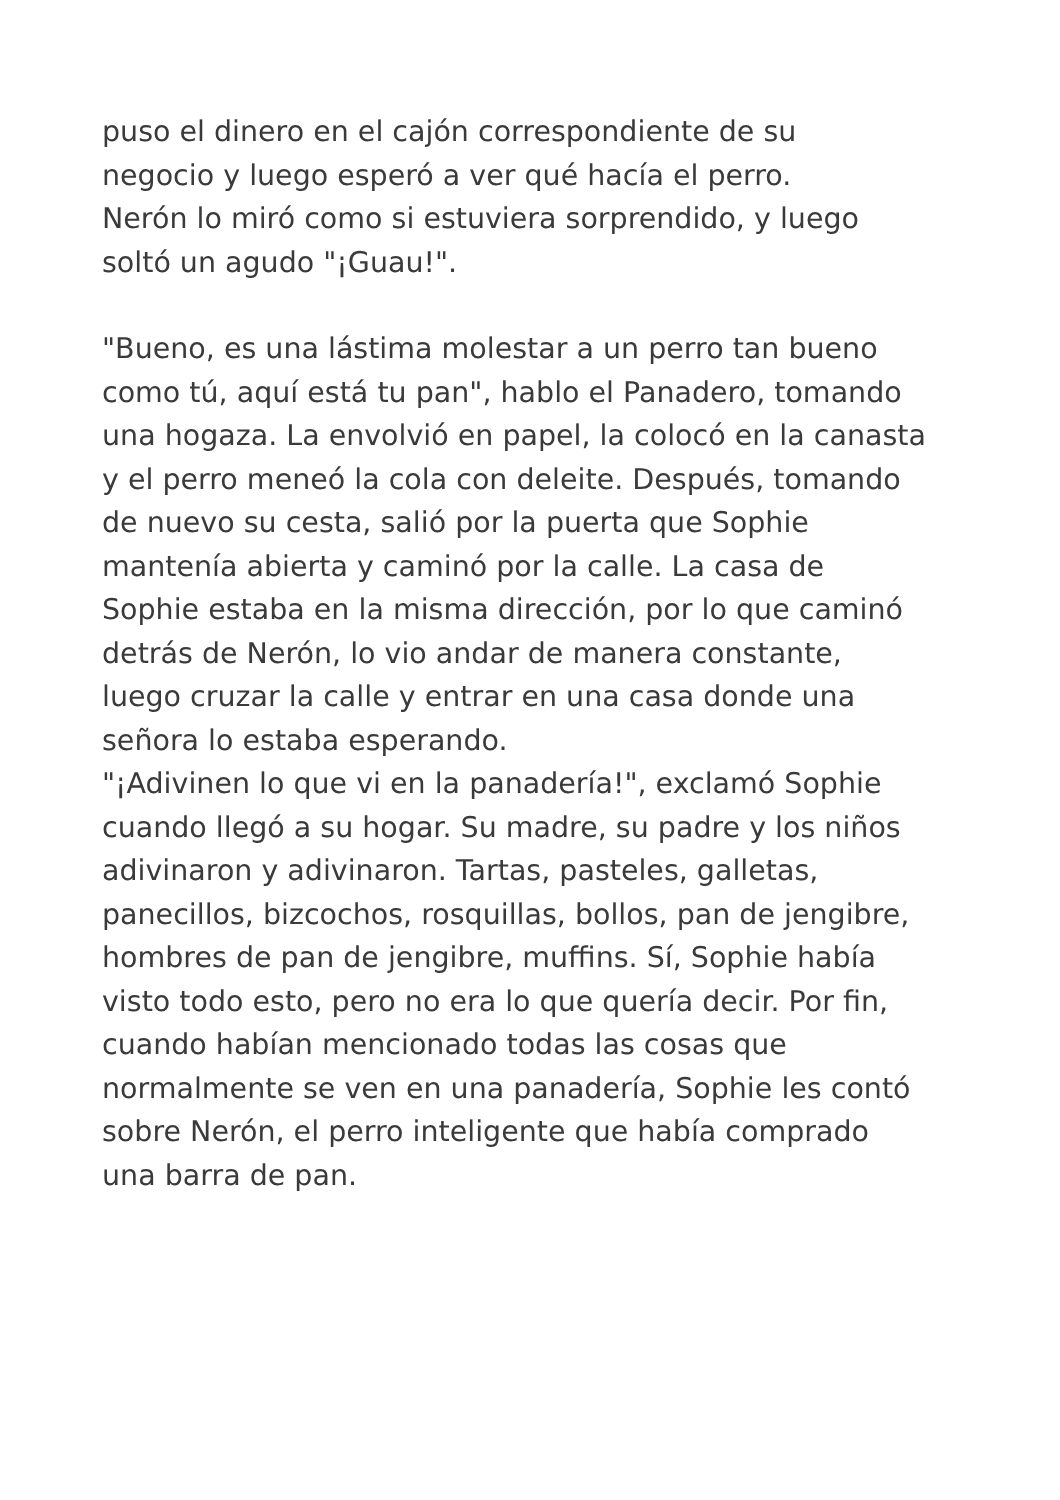puso el dinero en el cajón correspondiente de su
negocio y luego esperó a ver qué hacía el perro.
Nerón lo miró como si estuviera sorprendido, y luego
soltó un agudo "¡Guau!".
"Bueno, es una lástima molestar a un perro tan bueno
como tú, aquí está tu pan", hablo el Panadero, tomando
una hogaza. La envolvió en papel, la colocó en la canasta
y el perro meneó la cola con deleite. Después, tomando
de nuevo su cesta, salió por la puerta que Sophie
mantenía abierta y caminó por la calle. La casa de
Sophie estaba en la misma dirección, por lo que caminó
detrás de Nerón, lo vio andar de manera constante,
luego cruzar la calle y entrar en una casa donde una
señora lo estaba esperando.
"¡Adivinen lo que vi en la panadería!", exclamó Sophie
cuando llegó a su hogar. Su madre, su padre y los niños
adivinaron y adivinaron. Tartas, pasteles, galletas,
panecillos, bizcochos, rosquillas, bollos, pan de jengibre,
hombres de pan de jengibre, muffins. Sí, Sophie había
visto todo esto, pero no era lo que quería decir. Por fin,
cuando habían mencionado todas las cosas que
normalmente se ven en una panadería, Sophie les contó
sobre Nerón, el perro inteligente que había comprado
una barra de pan.